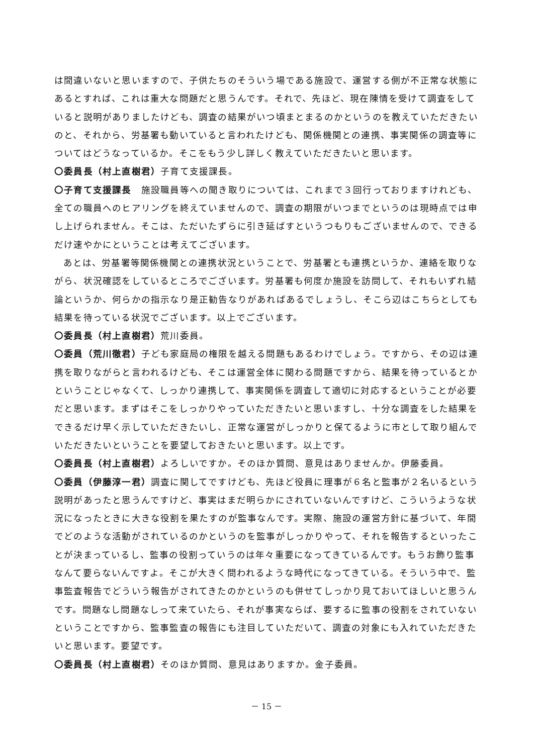は間違いないと思いますので、子供たちのそういう場である施設で、運営する側が不正常な状態にあるとすれば、これは重大な問題だと思うんです。それで、先ほど、現在陳情を受けて調査をしていると説明がありましたけども、調査の結果がいつ頃まとまるのかというのを教えていただきたいのと、それから、労基署も動いていると言われたけども、関係機関との連携、事実関係の調査等についてはどうなっているか。そこをもう少し詳しく教えていただきたいと思います。
〇委員長（村上直樹君）子育て支援課長。
〇子育て支援課長　施設職員等への聞き取りについては、これまで３回行っておりますけれども、全ての職員へのヒアリングを終えていませんので、調査の期限がいつまでというのは現時点では申し上げられません。そこは、ただいたずらに引き延ばすというつもりもございませんので、できるだけ速やかにということは考えてございます。
あとは、労基署等関係機関との連携状況ということで、労基署とも連携というか、連絡を取りながら、状況確認をしているところでございます。労基署も何度か施設を訪問して、それもいずれ結論というか、何らかの指示なり是正勧告なりがあればあるでしょうし、そこら辺はこちらとしても結果を待っている状況でございます。以上でございます。
〇委員長（村上直樹君）荒川委員。
〇委員（荒川徹君）子ども家庭局の権限を越える問題もあるわけでしょう。ですから、その辺は連携を取りながらと言われるけども、そこは運営全体に関わる問題ですから、結果を待っているとかということじゃなくて、しっかり連携して、事実関係を調査して適切に対応するということが必要だと思います。まずはそこをしっかりやっていただきたいと思いますし、十分な調査をした結果をできるだけ早く示していただきたいし、正常な運営がしっかりと保てるように市として取り組んでいただきたいということを要望しておきたいと思います。以上です。
〇委員長（村上直樹君）よろしいですか。そのほか質問、意見はありませんか。伊藤委員。
〇委員（伊藤淳一君）調査に関してですけども、先ほど役員に理事が６名と監事が２名いるという説明があったと思うんですけど、事実はまだ明らかにされていないんですけど、こういうような状況になったときに大きな役割を果たすのが監事なんです。実際、施設の運営方針に基づいて、年間でどのような活動がされているのかというのを監事がしっかりやって、それを報告するといったことが決まっているし、監事の役割っていうのは年々重要になってきているんです。もうお飾り監事なんて要らないんですよ。そこが大きく問われるような時代になってきている。そういう中で、監事監査報告でどういう報告がされてきたのかというのも併せてしっかり見ておいてほしいと思うんです。問題なし問題なしって来ていたら、それが事実ならば、要するに監事の役割をされていないということですから、監事監査の報告にも注目していただいて、調査の対象にも入れていただきたいと思います。要望です。
〇委員長（村上直樹君）そのほか質問、意見はありますか。金子委員。
－ 15 －